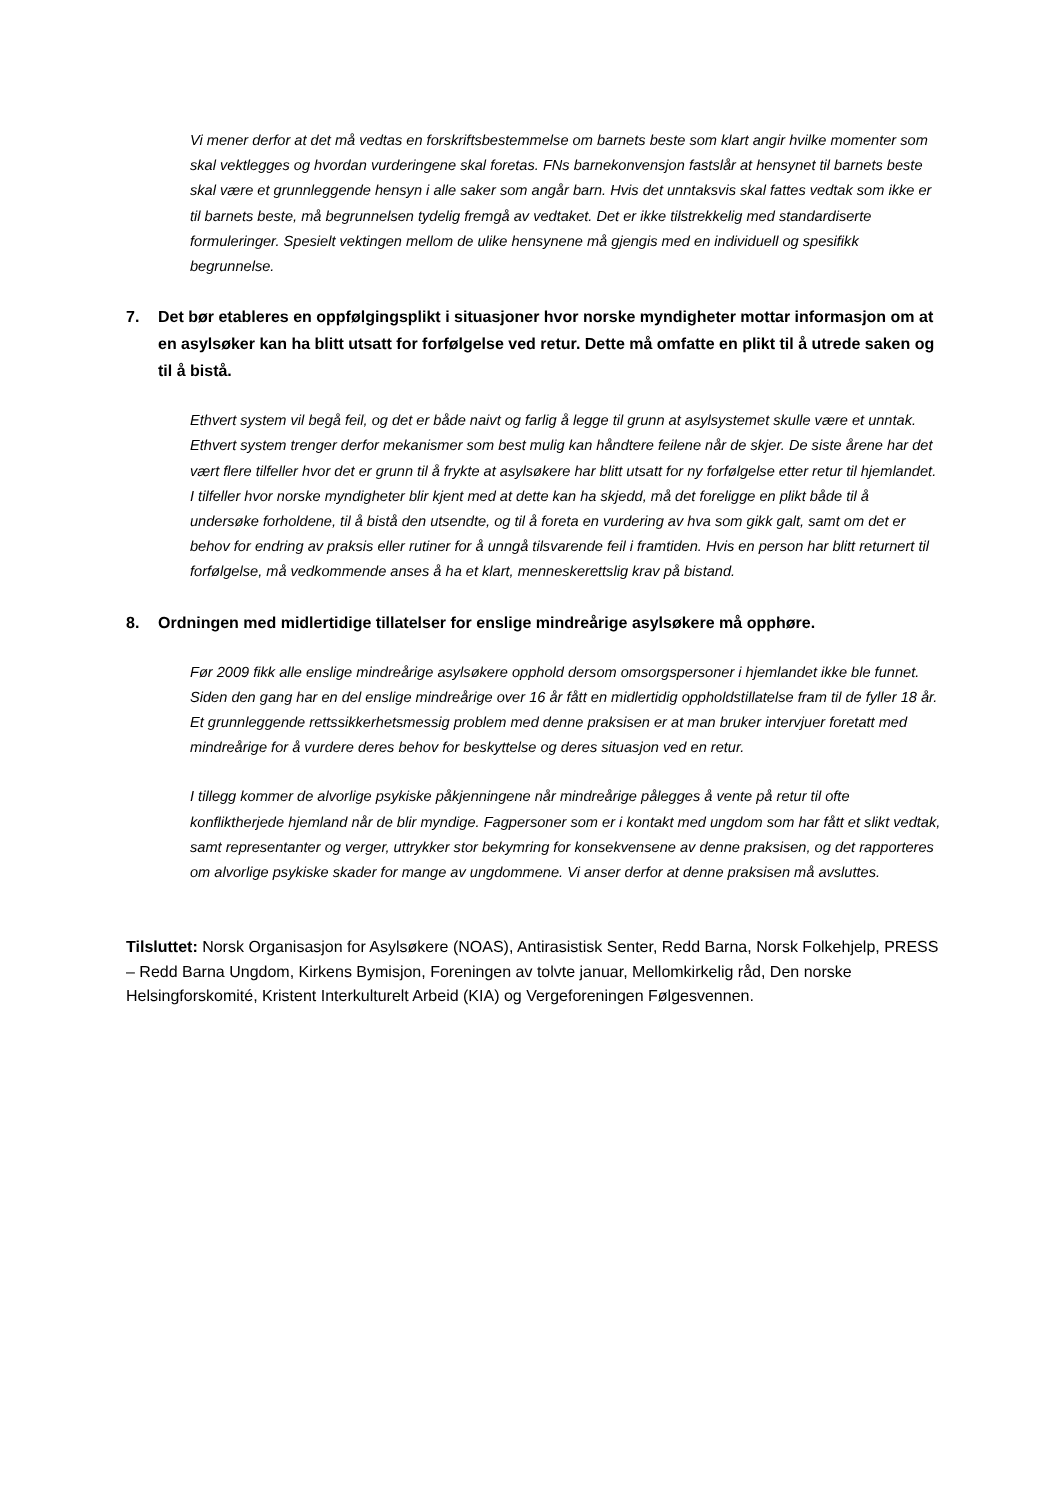Vi mener derfor at det må vedtas en forskriftsbestemmelse om barnets beste som klart angir hvilke momenter som skal vektlegges og hvordan vurderingene skal foretas. FNs barnekonvensjon fastslår at hensynet til barnets beste skal være et grunnleggende hensyn i alle saker som angår barn. Hvis det unntaksvis skal fattes vedtak som ikke er til barnets beste, må begrunnelsen tydelig fremgå av vedtaket. Det er ikke tilstrekkelig med standardiserte formuleringer. Spesielt vektingen mellom de ulike hensynene må gjengis med en individuell og spesifikk begrunnelse.
7. Det bør etableres en oppfølgingsplikt i situasjoner hvor norske myndigheter mottar informasjon om at en asylsøker kan ha blitt utsatt for forfølgelse ved retur. Dette må omfatte en plikt til å utrede saken og til å bistå.
Ethvert system vil begå feil, og det er både naivt og farlig å legge til grunn at asylsystemet skulle være et unntak. Ethvert system trenger derfor mekanismer som best mulig kan håndtere feilene når de skjer. De siste årene har det vært flere tilfeller hvor det er grunn til å frykte at asylsøkere har blitt utsatt for ny forfølgelse etter retur til hjemlandet. I tilfeller hvor norske myndigheter blir kjent med at dette kan ha skjedd, må det foreligge en plikt både til å undersøke forholdene, til å bistå den utsendte, og til å foreta en vurdering av hva som gikk galt, samt om det er behov for endring av praksis eller rutiner for å unngå tilsvarende feil i framtiden. Hvis en person har blitt returnert til forfølgelse, må vedkommende anses å ha et klart, menneskerettslig krav på bistand.
8. Ordningen med midlertidige tillatelser for enslige mindreårige asylsøkere må opphøre.
Før 2009 fikk alle enslige mindreårige asylsøkere opphold dersom omsorgspersoner i hjemlandet ikke ble funnet. Siden den gang har en del enslige mindreårige over 16 år fått en midlertidig oppholdstillatelse fram til de fyller 18 år. Et grunnleggende rettssikkerhetsmessig problem med denne praksisen er at man bruker intervjuer foretatt med mindreårige for å vurdere deres behov for beskyttelse og deres situasjon ved en retur.
I tillegg kommer de alvorlige psykiske påkjenningene når mindreårige pålegges å vente på retur til ofte konfliktherjede hjemland når de blir myndige. Fagpersoner som er i kontakt med ungdom som har fått et slikt vedtak, samt representanter og verger, uttrykker stor bekymring for konsekvensene av denne praksisen, og det rapporteres om alvorlige psykiske skader for mange av ungdommene. Vi anser derfor at denne praksisen må avsluttes.
Tilsluttet: Norsk Organisasjon for Asylsøkere (NOAS), Antirasistisk Senter, Redd Barna, Norsk Folkehjelp, PRESS – Redd Barna Ungdom, Kirkens Bymisjon, Foreningen av tolvte januar, Mellomkirkelig råd, Den norske Helsingforskomité, Kristent Interkulturelt Arbeid (KIA) og Vergeforeningen Følgesvennen.